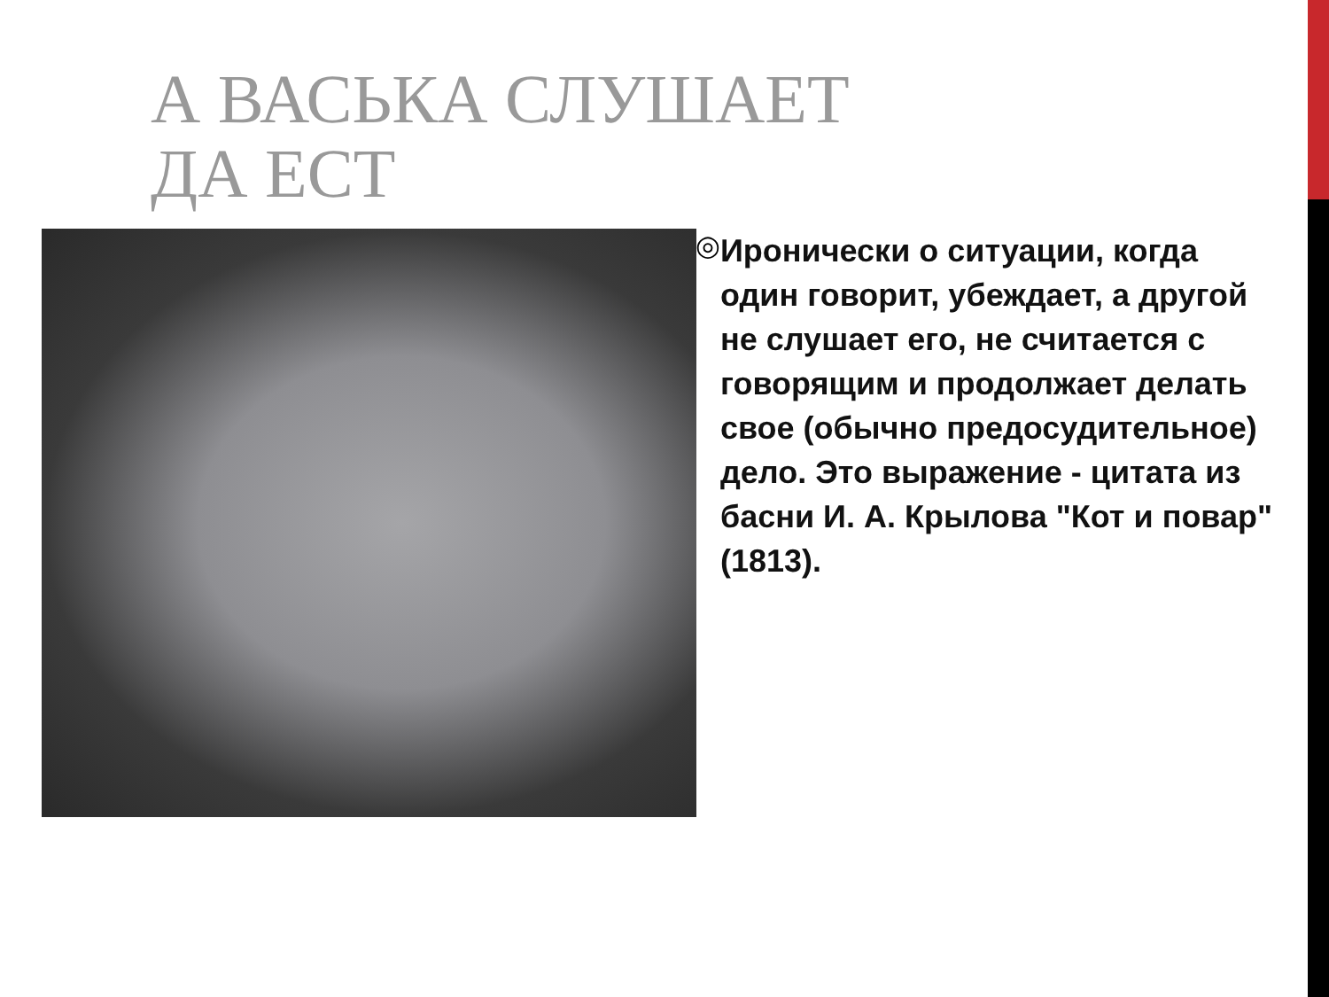А ВАСЬКА СЛУШАЕТ ДА ЕСТ
◎
Иронически о ситуации, когда один говорит, убеждает, а другой не слушает его, не считается с говорящим и продолжает делать свое (обычно предосудительное) дело. Это выражение - цитата из басни И. А. Крылова "Кот и повар" (1813).